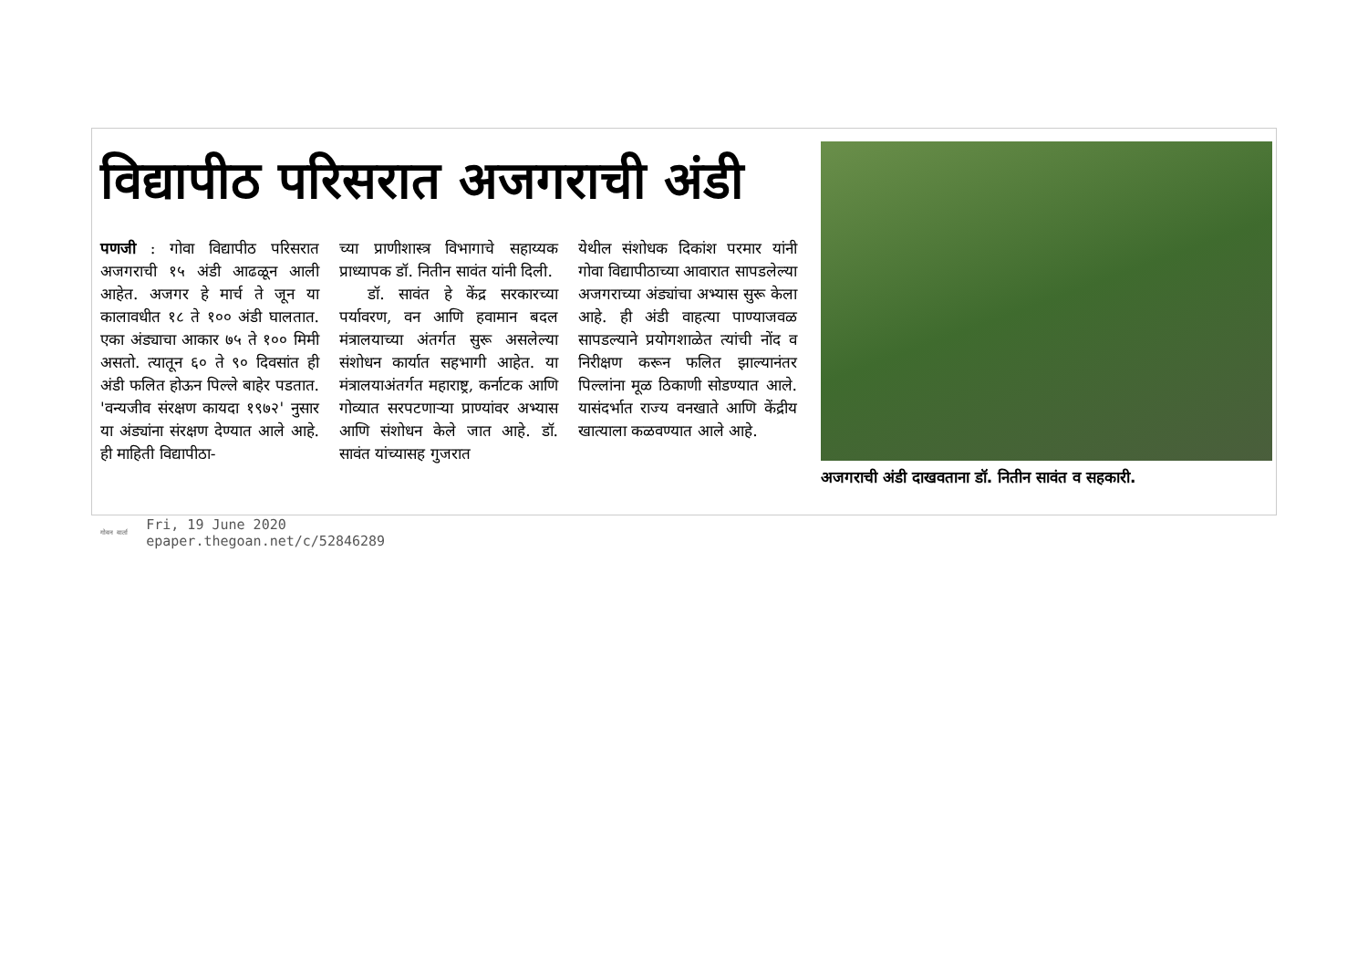विद्यापीठ परिसरात अजगराची अंडी
पणजी : गोवा विद्यापीठ परिसरात अजगराची १५ अंडी आढळून आली आहेत. अजगर हे मार्च ते जून या कालावधीत १८ ते १०० अंडी घालतात. एका अंड्याचा आकार ७५ ते १०० मिमी असतो. त्यातून ६० ते ९० दिवसांत ही अंडी फलित होऊन पिल्ले बाहेर पडतात. 'वन्यजीव संरक्षण कायदा १९७२' नुसार या अंड्यांना संरक्षण देण्यात आले आहे. ही माहिती विद्यापीठा-
च्या प्राणीशास्त्र विभागाचे सहाय्यक प्राध्यापक डॉ. नितीन सावंत यांनी दिली.
डॉ. सावंत हे केंद्र सरकारच्या पर्यावरण, वन आणि हवामान बदल मंत्रालयाच्या अंतर्गत सुरू असलेल्या संशोधन कार्यात सहभागी आहेत. या मंत्रालयाअंतर्गत महाराष्ट्र, कर्नाटक आणि गोव्यात सरपटणाऱ्या प्राण्यांवर अभ्यास आणि संशोधन केले जात आहे. डॉ. सावंत यांच्यासह गुजरात
येथील संशोधक दिकांश परमार यांनी गोवा विद्यापीठाच्या आवारात सापडलेल्या अजगराच्या अंड्यांचा अभ्यास सुरू केला आहे. ही अंडी वाहत्या पाण्याजवळ सापडल्याने प्रयोगशाळेत त्यांची नोंद व निरीक्षण करून फलित झाल्यानंतर पिल्लांना मूळ ठिकाणी सोडण्यात आले. यासंदर्भात राज्य वनखाते आणि केंद्रीय खात्याला कळवण्यात आले आहे.
अजगराची अंडी दाखवताना डॉ. नितीन सावंत व सहकारी.
गोवन वार्ता
Fri, 19 June 2020
epaper.thegoan.net/c/52846289